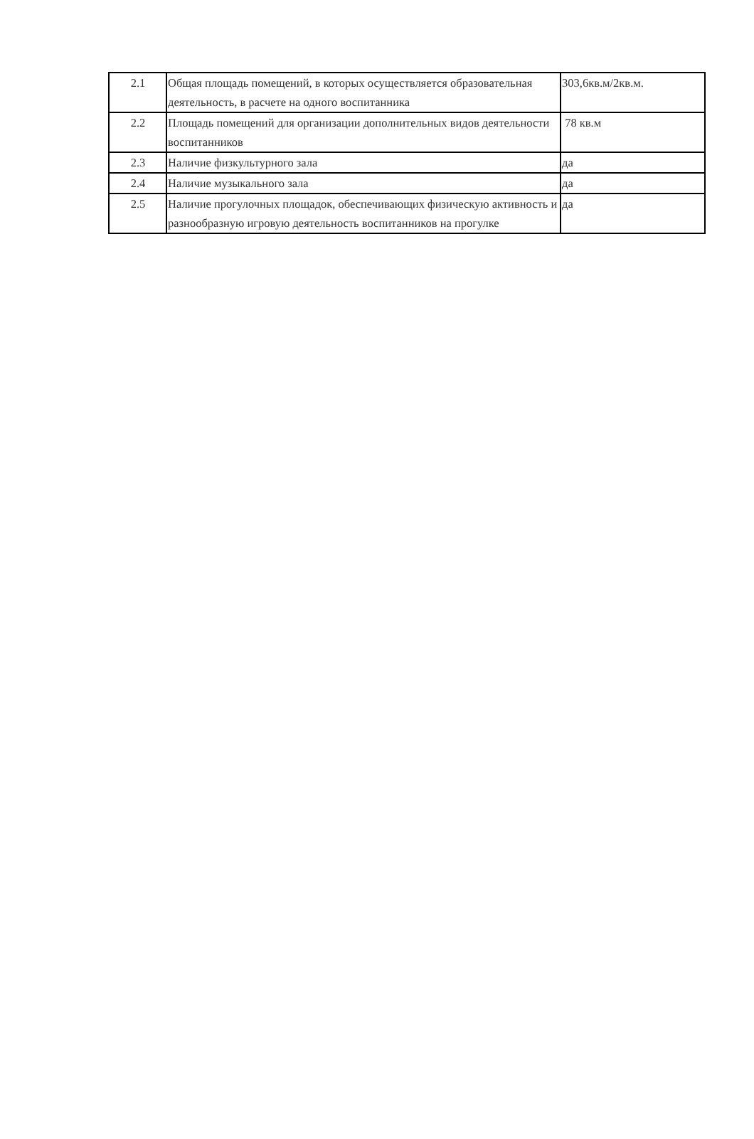| 2.1 | Общая площадь помещений, в которых осуществляется образовательная деятельность, в расчете на одного воспитанника | 303,6кв.м/2кв.м. |
| 2.2 | Площадь помещений для организации дополнительных видов деятельности воспитанников | 78 кв.м |
| 2.3 | Наличие физкультурного зала | да |
| 2.4 | Наличие музыкального зала | да |
| 2.5 | Наличие прогулочных площадок, обеспечивающих физическую активность и разнообразную игровую деятельность воспитанников на прогулке | да |